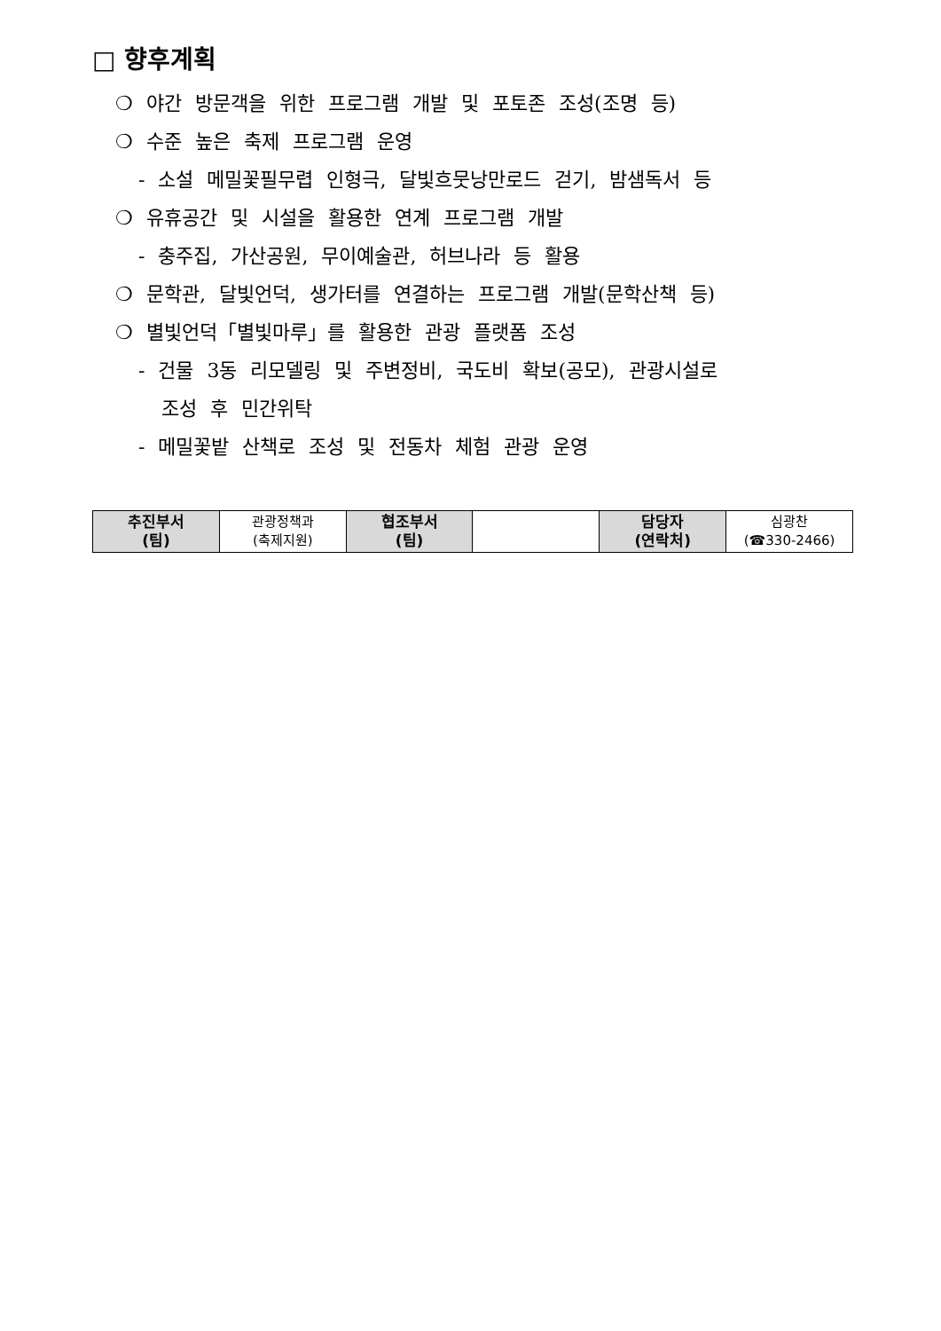□ 향후계획
❍ 야간 방문객을 위한 프로그램 개발 및 포토존 조성(조명 등)
❍ 수준 높은 축제 프로그램 운영
- 소설 메밀꽃필무렵 인형극, 달빛흐뭇낭만로드 걷기, 밤샘독서 등
❍ 유휴공간 및 시설을 활용한 연계 프로그램 개발
- 충주집, 가산공원, 무이예술관, 허브나라 등 활용
❍ 문학관, 달빛언덕, 생가터를 연결하는 프로그램 개발(문학산책 등)
❍ 별빛언덕「별빛마루」를 활용한 관광 플랫폼 조성
- 건물 3동 리모델링 및 주변정비, 국도비 확보(공모), 관광시설로
조성 후 민간위탁
- 메밀꽃밭 산책로 조성 및 전동차 체험 관광 운영
| 추진부서 (팀) | 관광정책과 (축제지원) | 협조부서 (팀) | | 담당자 (연락처) | 심광찬 (☎330-2466) |